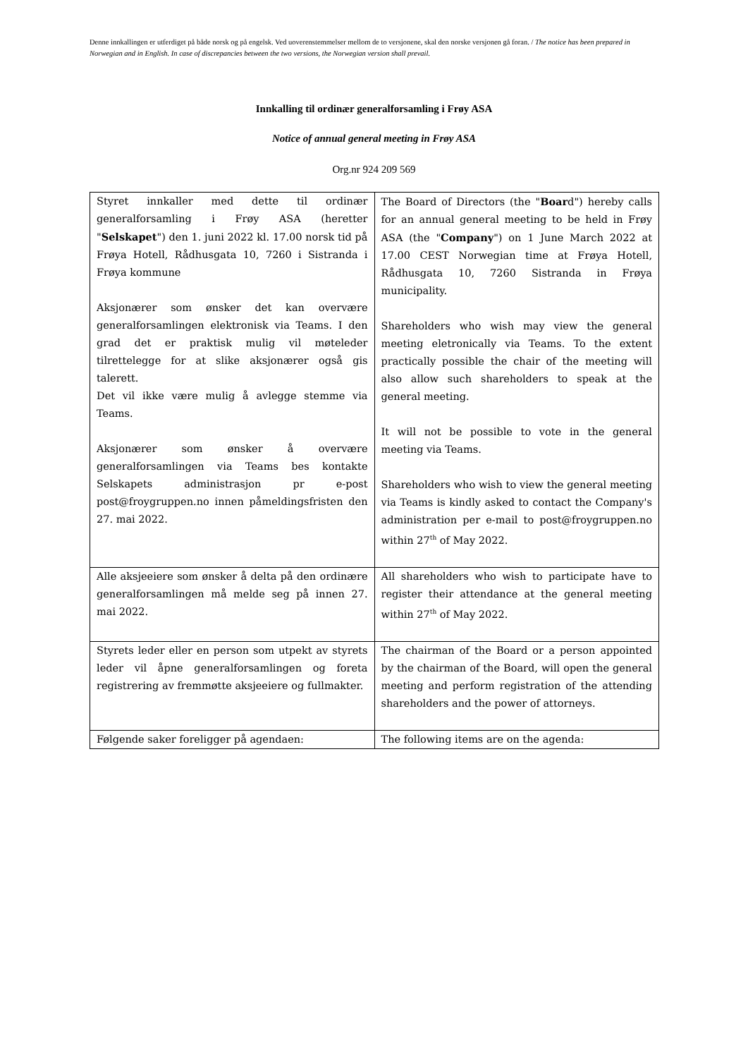Denne innkallingen er utferdiget på både norsk og på engelsk. Ved uoverenstemmelser mellom de to versjonene, skal den norske versjonen gå foran. / The notice has been prepared in Norwegian and in English. In case of discrepancies between the two versions, the Norwegian version shall prevail.
Innkalling til ordinær generalforsamling i Frøy ASA
Notice of annual general meeting in Frøy ASA
Org.nr 924 209 569
| Styret innkaller med dette til ordinær generalforsamling i Frøy ASA (heretter " Selskapet ") den 1. juni 2022 kl. 17.00 norsk tid på Frøya Hotell, Rådhusgata 10, 7260 i Sistranda i Frøya kommune Aksjonærer som ønsker det kan overvære generalforsamlingen elektronisk via Teams. I den grad det er praktisk mulig vil møteleder tilrettelegge for at slike aksjonærer også gis talerett. Det vil ikke være mulig å avlegge stemme via Teams. Aksjonærer som ønsker å overvære generalforsamlingen via Teams bes kontakte Selskapets administrasjon pr e-post post@froygruppen.no innen påmeldingsfristen den 27. mai 2022. | The Board of Directors (the " Boar d") hereby calls for an annual general meeting to be held in Frøy ASA (the " Company ") on 1 June March 2022 at 17.00 CEST Norwegian time at Frøya Hotell, Rådhusgata 10, 7260 Sistranda in Frøya municipality. Shareholders who wish may view the general meeting eletronically via Teams. To the extent practically possible the chair of the meeting will also allow such shareholders to speak at the general meeting. It will not be possible to vote in the general meeting via Teams. Shareholders who wish to view the general meeting via Teams is kindly asked to contact the Company's administration per e-mail to post@froygruppen.no within 27<sup>th</sup> of May 2022. |
| Alle aksjeeiere som ønsker å delta på den ordinære generalforsamlingen må melde seg på innen 27. mai 2022. | All shareholders who wish to participate have to register their attendance at the general meeting within 27<sup>th</sup> of May 2022. |
| Styrets leder eller en person som utpekt av styrets leder vil åpne generalforsamlingen og foreta registrering av fremmøtte aksjeeiere og fullmakter. | The chairman of the Board or a person appointed by the chairman of the Board, will open the general meeting and perform registration of the attending shareholders and the power of attorneys. |
| Følgende saker foreligger på agendaen: | The following items are on the agenda: |